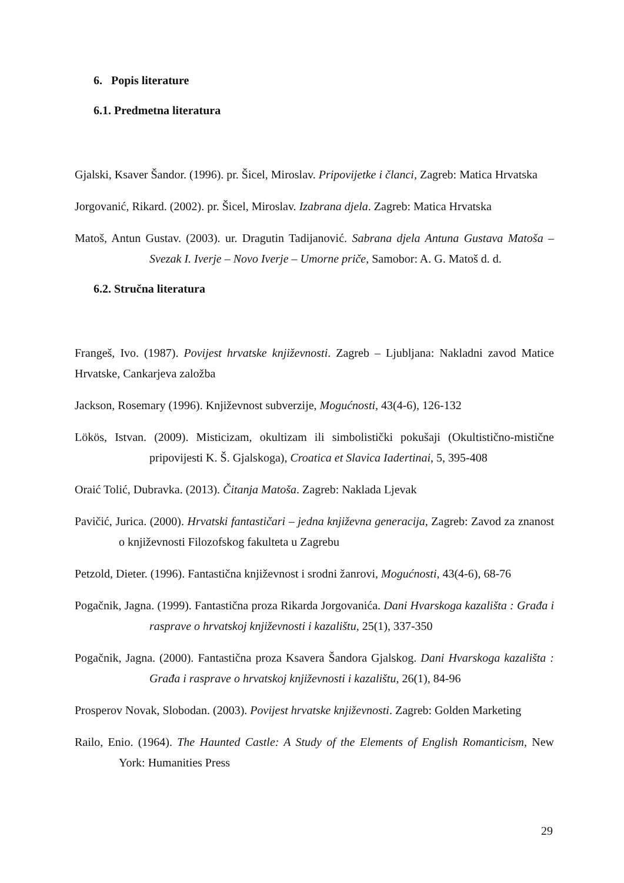6. Popis literature
6.1. Predmetna literatura
Gjalski, Ksaver Šandor. (1996). pr. Šicel, Miroslav. Pripovijetke i članci, Zagreb: Matica Hrvatska
Jorgovanić, Rikard. (2002). pr. Šicel, Miroslav. Izabrana djela. Zagreb: Matica Hrvatska
Matoš, Antun Gustav. (2003). ur. Dragutin Tadijanović. Sabrana djela Antuna Gustava Matoša – Svezak I. Iverje – Novo Iverje – Umorne priče, Samobor: A. G. Matoš d. d.
6.2. Stručna literatura
Frangeš, Ivo. (1987). Povijest hrvatske književnosti. Zagreb – Ljubljana: Nakladni zavod Matice Hrvatske, Cankarjeva založba
Jackson, Rosemary (1996). Književnost subverzije, Mogućnosti, 43(4-6), 126-132
Lökös, Istvan. (2009). Misticizam, okultizam ili simbolistički pokušaji (Okultistično-mistične pripovijesti K. Š. Gjalskoga), Croatica et Slavica Iadertinai, 5, 395-408
Oraić Tolić, Dubravka. (2013). Čitanja Matoša. Zagreb: Naklada Ljevak
Pavičić, Jurica. (2000). Hrvatski fantastičari – jedna književna generacija, Zagreb: Zavod za znanost o književnosti Filozofskog fakulteta u Zagrebu
Petzold, Dieter. (1996). Fantastična književnost i srodni žanrovi, Mogućnosti, 43(4-6), 68-76
Pogačnik, Jagna. (1999). Fantastična proza Rikarda Jorgovanića. Dani Hvarskoga kazališta : Građa i rasprave o hrvatskoj književnosti i kazalištu, 25(1), 337-350
Pogačnik, Jagna. (2000). Fantastična proza Ksavera Šandora Gjalskog. Dani Hvarskoga kazališta : Građa i rasprave o hrvatskoj književnosti i kazalištu, 26(1), 84-96
Prosperov Novak, Slobodan. (2003). Povijest hrvatske književnosti. Zagreb: Golden Marketing
Railo, Enio. (1964). The Haunted Castle: A Study of the Elements of English Romanticism, New York: Humanities Press
29